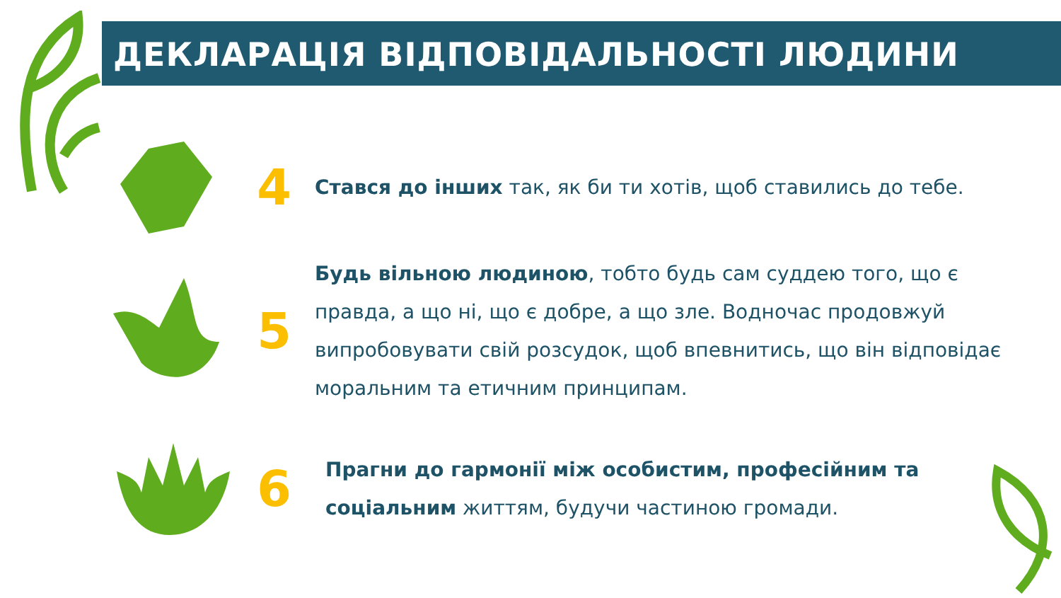ДЕКЛАРАЦІЯ ВІДПОВІДАЛЬНОСТІ ЛЮДИНИ
4
Стався до інших так, як би ти хотів, щоб ставились до тебе.
5
Будь вільною людиною, тобто будь сам суддею того, що є правда, а що ні, що є добре, а що зле. Водночас продовжуй випробовувати свій розсудок, щоб впевнитись, що він відповідає моральним та етичним принципам.
6
Прагни до гармонії між особистим, професійним та соціальним життям, будучи частиною громади.